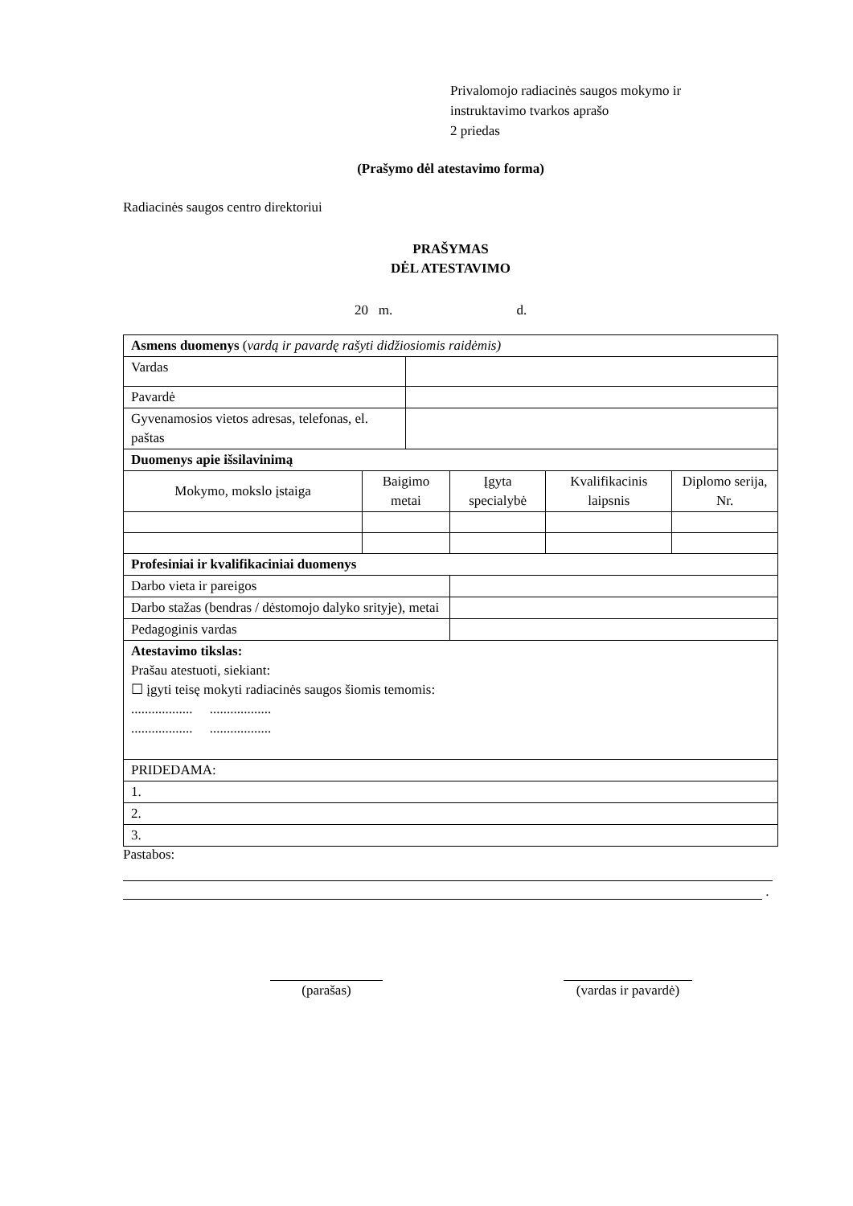Privalomojo radiacinės saugos mokymo ir
instruktavimo tvarkos aprašo
2 priedas
(Prašymo dėl atestavimo forma)
Radiacinės saugos centro direktoriui
PRAŠYMAS
DĖL ATESTAVIMO
20 m. d.
| Asmens duomenys ( vardą ir pavardę rašyti didžiosiomis raidėmis) | | | | | |
| Vardas | | | | | |
| Pavardė | | | | | |
| Gyvenamosios vietos adresas, telefonas, el. paštas | | | | | |
| Duomenys apie išsilavinimą | | | | | |
| Mokymo, mokslo įstaiga | Baigimo metai | | Įgyta specialybė | Kvalifikacinis laipsnis | Diplomo serija, Nr. |
| Profesiniai ir kvalifikaciniai duomenys | | | | | |
| Darbo vieta ir pareigos | | | | | |
| Darbo stažas (bendras / dėstomojo dalyko srityje), metai | | | | | |
| Pedagoginis vardas | | | | | |
| Atestavimo tikslas: Prašau atestuoti, siekiant: ☐ įgyti teisę mokyti radiacinės saugos šiomis temomis: .................. .................. .................. .................. | | | | | |
| PRIDEDAMA: | | | | | |
| 1. | | | | | |
| 2. | | | | | |
| 3. | | | | | |
Pastabos:
.
(parašas) (vardas ir pavardė)